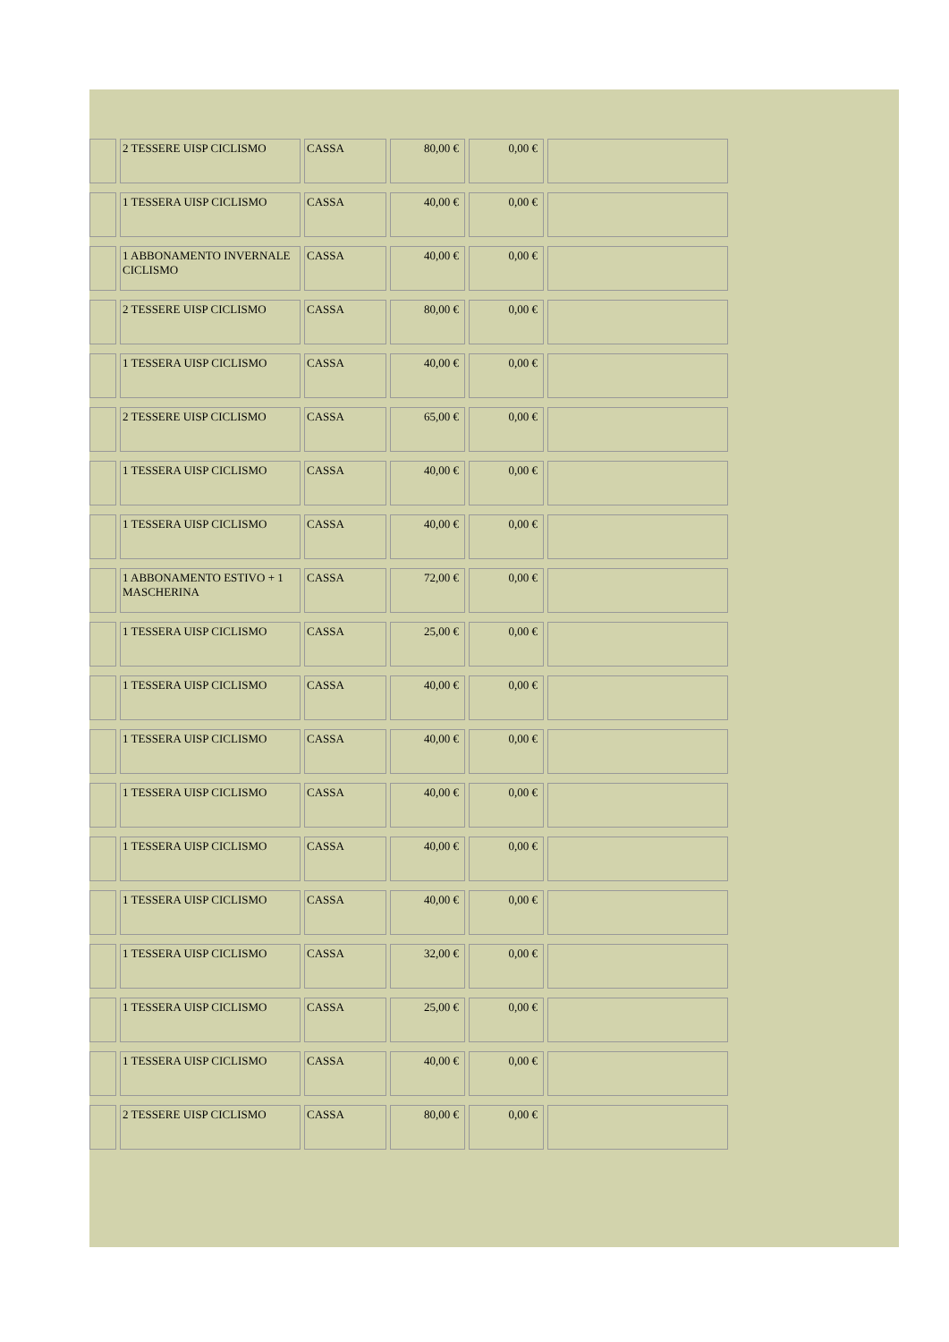| | 2 TESSERE UISP CICLISMO | CASSA | 80,00 € | 0,00 € | |
| | 1 TESSERA UISP CICLISMO | CASSA | 40,00 € | 0,00 € | |
| | 1 ABBONAMENTO INVERNALE CICLISMO | CASSA | 40,00 € | 0,00 € | |
| | 2 TESSERE UISP CICLISMO | CASSA | 80,00 € | 0,00 € | |
| | 1 TESSERA UISP CICLISMO | CASSA | 40,00 € | 0,00 € | |
| | 2 TESSERE UISP CICLISMO | CASSA | 65,00 € | 0,00 € | |
| | 1 TESSERA UISP CICLISMO | CASSA | 40,00 € | 0,00 € | |
| | 1 TESSERA UISP CICLISMO | CASSA | 40,00 € | 0,00 € | |
| | 1 ABBONAMENTO ESTIVO + 1 MASCHERINA | CASSA | 72,00 € | 0,00 € | |
| | 1 TESSERA UISP CICLISMO | CASSA | 25,00 € | 0,00 € | |
| | 1 TESSERA UISP CICLISMO | CASSA | 40,00 € | 0,00 € | |
| | 1 TESSERA UISP CICLISMO | CASSA | 40,00 € | 0,00 € | |
| | 1 TESSERA UISP CICLISMO | CASSA | 40,00 € | 0,00 € | |
| | 1 TESSERA UISP CICLISMO | CASSA | 40,00 € | 0,00 € | |
| | 1 TESSERA UISP CICLISMO | CASSA | 40,00 € | 0,00 € | |
| | 1 TESSERA UISP CICLISMO | CASSA | 32,00 € | 0,00 € | |
| | 1 TESSERA UISP CICLISMO | CASSA | 25,00 € | 0,00 € | |
| | 1 TESSERA UISP CICLISMO | CASSA | 40,00 € | 0,00 € | |
| | 2 TESSERE UISP CICLISMO | CASSA | 80,00 € | 0,00 € | |